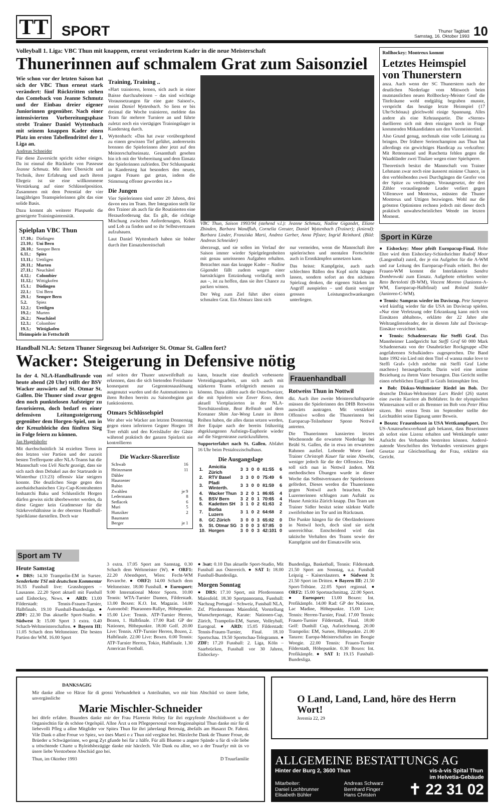TT SPORT Thuner Tagblatt
Samstag, 16. Oktober 1993 10
Volleyball 1. Liga: VBC Thun mit knappem, erneut verändertem Kader in die neue Meisterschaft
Thunerinnen auf schmalem Grat zum Saisonziel
Wie schon vor der letzten Saison hat sich der VBC Thun erneut stark verändert: fünf Rücktritten stehen das Comeback von Jeanne Schmutz und der Einbau dreier eigener Juniorinnen gegenüber. Nach einer intensivierten Vorbereitungsphase strebt Trainer Daniel Wyttenbach mit seinem knappen Kader einen Platz im ersten Tabellendrittel der 1. Liga an.
Andreas Schneider
Für diese Zuversicht spricht sicher einiges. Da ist einmal die Rückkehr von Passeuse Jeanne Schmutz. Mit ihrer Übersicht und Technik, ihrer Erfahrung und auch ihrem Ehrgeiz ist sie eine willkommene Verstärkung auf einer Schlüsselposition. Zusammen mit dem Potential der vier langjährigen Teamspielerinnen gibt das eine solide Basis.
Dazu kommt als weiterer Pluspunkt die gesteigerte Trainingsintensität.
Spielplan VBC Thun
| 17.10.: | Düdingen |
| 23.10.: | Uni Bern |
| 28.10.: | Sempre Bern |
| 6.11.: | Spiez |
| 13.11.: | Uettligen |
| 20.11.: | Murten |
| 27.11.: | Neuchâtel |
| 4.12.: | Colombier |
| 11.12.: | Wittigkofen |
| 15.1.: | Düdingen |
| 22.1.: | Uni Bern |
| 29.1.: | Sempre Bern |
| 5.2. | Spiez |
| 12.2.: | Uettligen |
| 19.2.: | Murten |
| 26.2.: | Neuchâtel |
| 12.3.: | Colombier |
| 19.3.: | Wittigkofen |
Heimspiele in Fettschrift
Training, Training ..
«Hart trainieren, lernen, sich auch in einer Baisse durchzubeissen – das sind wichtige Voraussetzungen für eine gute Saison!», meint Daniel Wyttenbach. So liess er bis dreimal die Woche trainieren, meldete das Team für mehrere Turniere an und führte zuletzt noch ein viertägiges Trainingslager in Kandersteg durch.
Wyttenbach: «Das hat zwar vorübergehend zu einem gewissen Tief geführt, andererseits brennen die Spielerinnen aber jetzt auf den Meisterschaftseinsatz. Gesamthaft gesehen bin ich mit der Vorbereitung und dem Einsatz der Spielerinnen zufrieden. Der Schlusspunkt in Kandersteg hat besonders den neuen, jungen Frauen gut getan, indem die Stimmung offener geworden ist.»
Die Jungen
Vier Spielerinnen sind unter 20 Jahren, drei davon neu im Team. Ihre Integration stellt für den Trainer als auch für die Routinierten eine Herausforderung dar. Es gilt, die richtige Mischung zwischen Anforderungen, Kritik und Lob zu finden und so ihr Selbstvertrauen aufzubauen.
Laut Daniel Wyttenbach haben sie bisher durch ihre Einsatzbereitschaft
VBC Thun, Saison 1993/94 (stehend v.l.): Jeanne Schmutz, Nadine Gigandet, Eliane Zbinden, Barbara Wandfluh, Cornelia Greuter, Daniel Wyttenbach (Trainer); (kniend): Barbara Linder, Franziska Marti, Andrea Gerber, Anna Pfister, Ingrid Reinhard. (Bild: Andreas Schneider)
überzeugt, und sie sollen im Verlauf der Saison immer wieder Spielgelegenheiten mit genau umrissenen Aufgaben erhalten. Betrachtet man das knappe Kader – Nadine Gigandet fällt zudem wegen einer hartnäckigen Entzündung vorläufig noch aus –, ist zu hoffen, dass sie ihre Chance zu packen wissen.
Der Weg zum Ziel führt über einen schmalen Grat. Ein Absturz lässt sich
nur vermeiden, wenn die Mannschaft ihre spielerischen und mentalen Fortschritte auch in Ernstkämpfen umsetzen kann.
Das heisst: Kampfgeist, auch nach schlechten Bällen den Kopf nicht hängen lassen, sondern sofort an den nächsten Spielzug denken, die eigenen Stärken im Angriff ausspielen – und damit weniger grossen Leistungsschwankungen unterliegen.
Handball NLA: Setzen Thuner Siegeszug bei Aufsteiger St. Otmar St. Gallen fort?
Wacker: Steigerung in Defensive nötig
In der 4. NLA-Handballrunde von heute abend (20 Uhr) trifft der BSV Wacker auswärts auf St. Otmar St. Gallen. Die Thuner sind zwar gegen den noch punktelosen Aufsteiger zu favorisieren, doch bedarf es einer defensiven Leitungssteigerung gegenüber dem Horgen-Spiel, um in der Kreuzbleiche den fünften Sieg in Folge feiern zu können.
Jan Hugelshofer
Mit durchschnittlich 34 erzielten Toren in den letzten vier Partien und der zurzeit besten Trefferquote aller NLA-Teams hat die Mannschaft von Ueli Nacht gezeigt, dass sie sich nach dem Debakel aus der Startrunde in Winterthur (13:23) offensiv klar steigern konnte. Die deutlichen Siege gegen den aserbaidschanischen City-Cup-Kontrahenten Inshaatchi Baku und Schlusslicht Horgen dürfen gewiss nicht überbewertet werden, da diese Gegner kein Gradmesser für die Stärkeverhältnisse in der obersten Handball-Spielklasse darstellen. Doch war
auf seiten der Thuner unzweifelhaft zu erkennen, dass die sich bietenden Freiräume konsequent zur Gegenstossauslösung ausgenutzt wurden und die Automatismen in ihren Reihen bereits zu Saisonbeginn gut funktionieren.
Otmars Schlüsselspiel
Wer aber wie Wacker am letzten Donnerstag gegen einen inferioren Gegner Horgen 18 Tore erhält und den Kreisläufer der Gäste während praktisch der ganzen Spielzeit nie kontrollieren
Die Wacker-Skorerliste
| Schwab | 16 |
| Heinzmann | 11 |
| Dähler | |
| Haussener | |
| Rubin | |
| Zwahlen | je 9 |
| Ledermann | 8 |
| Sedlacek | 6 |
| Muri | 5 |
| Hunziker | 2 |
| Baumann | |
| Berger | je 1 |
kann, braucht eine deutlich verbesserte Verteidigungsarbeit, um sich auch mit stärkeren Teams erfolgreich messen zu könenn. Dazu zählen auch die Ostschweizer, die mit Spielern wie Enver Koso, dem aktuell Viertplazierten in der NLA-Torschützenliste, Beat Rellstab und dem Koreaner Shim Jae-Wong Leute in ihren Reihen haben, die alles daran setzen werden, ihre Equipe nach der bereits frühzeitig abgeklungenen Aufstiegs-Euphorie wieder auf die Siegerstrasse zurückzuführen.
Supporterfahrt nach St. Gallen. Abfahrt 16 Uhr beim Pestalozzischulhaus.
Die Ausgangslage
| 1. | Amicitia Zürich | 3 | 3 | 0 | 0 | 81:55 | 6 |
| 2. | RTV Basel | 3 | 3 | 0 | 0 | 75:49 | 6 |
| 3. | Pfadi Winterth. | 3 | 3 | 0 | 0 | 81:59 | 6 |
| 4. | Wacker Thun | 3 | 2 | 0 | 1 | 86:65 | 4 |
| 5. | BSV Bern | 3 | 2 | 0 | 1 | 70:65 | 4 |
| 6. | Kadetten SH | 3 | 1 | 0 | 2 | 61:63 | 2 |
| 7. | Borba Luzern | 3 | 1 | 0 | 2 | 64:68 | 2 |
| 8. | GC Zürich | 3 | 0 | 0 | 3 | 65:82 | 0 |
| 9. | St. Otmar SG | 3 | 0 | 0 | 3 | 67:85 | 0 |
| 10. | Horgen | 3 | 0 | 0 | 3 | 42:101 | 0 |
Frauenhandball
Rotweiss Thun in Nottwil
dkt. Auch ihre zweite Meisterschaftspartie müssen die Spielerinnen des DHB Rotweiss auswärts austragen. Mit verstärkter Offensive wollen die Thunerinnen bei Europacup-Teilnehmer Spono Nottwil antreten.
Die Thunerinnen kassierten letztes Wochenende die erwartete Niederlage bei Brühl St. Gallen, die in etwa im erwarteten Rahmen ausfiel. Lobende Worte fand Trainer Christoph Kauer für seine Abwehr, weniger jedoch für die der Offensive. Dies soll sich nun in Nottwil ändern. Mit methodischen Übungen wurde in dieser Woche das Selbstvertrauen der Spielerinnen gefördert. Dieses werden die Thunerinnen gegen Nottwil auch brauchen. Die Luzernerinnen schlugen zum Auftakt zu Hause Amicitia Zürich knapp. Das Team um Trainer Sidler besitzt seine stärkste Waffe zweifelsohne im Tor und im Rückraum.
Die Punkte hängen für die Oberländerinnen in Nottwil hoch, doch sind sie nicht unerreichbar. Entscheidend wird das taktische Verhalten des Teams sowie der Kampfgeist und der Einsatzwille sein.
Sport am TV
Heute Samstag
● DRS: 14.30 Trampolin-EM in Sursee. Senderkette TSI mit deutschem Kommentar 16.55 Fussball live: Grasshoppers – Lausanne. 22.20 Sport aktuell mit Fussball und Eishockey, News. ● ARD: 13.00 Filderstadt: Tennis-Frauen-Turnier, Halbfinals. 19.10 Fussball-Bundesliga. ● ZDF: 22.30 Das aktuelle Sport-Studio. ● Südwest 3: 15.00 Sport 3 extra. 0.40 Schach-Weltmeisterschaften. ● Bayern III: 11.05 Schach dem Weltmeister. Die besten Partien der WM. 16.00 Sport
3 extra. 17.05 Sport am Samstag. 0.30 Schach dem Weltmeister (W). ● ORF1: 22.20 Abendsport, Wien: Fecht-WM Revanche. ● ORF2: 14.00 Schach dem Weltmeister. 18.00 Fussball. ● Eurosport: 9.00 International Motor Sports. 10.00 Tennis: WTA-Turnier Damen, Filderstadt. 13.00 Boxen: K.O. Int. Magazin. 14.00 Automobil: Pharaonen-Rallye, Höhepunkte. 15.00 Live: Tennis. ATP-Turnier Herren, Bozen, 1. Halbfinale. 17.00 Rad: GP der Nationen, Höhepunkte. 18.00 Golf. 20.00 Live: Tennis. ATP-Turnier Herren, Bozen, 2. Halbfinale. 22.00 Live: Boxen. 0.00 Tennis: ATP-Turnier Herren, Tokio, Halbfinale. 1.30 American Football.
● 3sat: 0.10 Das aktuelle Sport-Studio, Mit Fussball aus Österreich. ● SAT 1: 18.00 Fussball-Bundesliga.
Morgen Sonntag
● DRS: 17.10 Sport, mit Pferderennen Maienfeld. 18.30 Sportpanorama, Fussball: Nachzug Portugal – Schweiz, Fussball NLA, Zsf. Pferderennen Maienfeld, Vorstellung Wunschreportage, Karate: Nationen-Cup, Zürich, Trampolin-EM, Sursee, Volleyball, Eurogoal. ● ARD: 15.05 Filderstadt: Tennis-Frauen-Turnier, Final. 18.10 Sportschau. 19.50 Sportschau-Telegramm. ● ZDF: 17.20 Fussball: 2. Liga, Köln – Saarbrücken, Fussball vor 30 Jahren, Eishockey-
Bundesliga, Basketball, Tennis: Filderstadt. 21.50 Sport am Sonntag, u.a. Fussball Leipzig – Kaiserslautern. ● Südwest 3: 21.50 Sport im Dritten. ● Bayern III: 21.50 Sport-Tribüne. 22.05 Sport regional. ● ORF2: 15.00 Sportnachmittag. 22.00 Sport. ● Eurosport: 13.00 Boxen: Int. Profikämpfe. 14.00 Rad: GP der Nationen, Lac Madine, Höhepunkte. 15.00 Live: Tennis: Herren-Turnier, Final. 17.00 Tennis: Frauen-Turnier Filderstadt, Final. 18.00 Golf: Dunhill Cup, Aufzeichnung. 20.00 Trampolin: EM, Sursee, Höhepunkte. 21.00 Tanzen: Europa-Meisterschaften im Boogie Woogie. 22.00 Tennis: Frauen-Turnier Filderstadt, Höhepunkte. 0.30 Boxen: Int. Profikämpfe. ● SAT 1: 19.15 Fussball-Bundesliga.
Rollhockey: Montreux kommt
Letztes Heimspiel von Thunerstern
anza. Auch wenn der SC Thunerstern nach der deutlichen Niederlage vom Mittwoch beim mutmasslichen neuen Rollhockey-Meister Genf die Titelträume wohl endgültig begraben musste, verspricht das heutige letzte Heimspiel (17 Uhr/Schönau) gleichwohl einige Spannung. Alles andere als eine Kehrauspartie. Die «Sterne» duellieren sich mit dem einzigen noch in Frage kommenden Mitkandidaten um den Vizemeistertitel.
Also Grund genug, nochmals eine volle Leistung zu bringen. Der frühere Serienchampion aus Thun hat allerdings ein gewichtiges Handicap zu verkraften: Mit Rettenmund und Ruschetta fehlen gegen die Waadtländer zwei Titulare wegen einer Spielsperre.
Theoretisch besitzt die Mannschaft von Trainer Lehmann zwar noch eine äusserst minime Chance, in den verbleibenden zwei Durchgängen die Genfer von der Spitze zu verdrängen. Vorausgesetzt, der drei Zähler vorausliegende Leader verliert gegen Villeneuve und Montreux, müssten die Thuner Montreux und Uttigen bezwingen. Wohl nur die grössten Optimisten rechnen jedoch mit dieser doch praktisch unwahrscheinlichen Wende im letzten Moment.
Sport in Kürze
● Eishockey: Moor pfeift Europacup-Final. Hohe Ehre wird dem Eishockey-Schiedsrichter Rudolf Moor (Langenthal) zuteil, der je ein Aufgebot für die A-WM und zur Leitung des Europacup-Finals erhielt. Bei der Frauen-WM kommt die Interlaknerin Sandra Dombrowski zum Einsatz. Aufgebote erhielten weiter Reto Bertolotti (B-WM), Vincent Moreno (Junioren-A-WM, Europacup-Halbfinal) und Roland Stalder (Junioren-C-WM).
● Tennis: Sampras wieder im Daviscup. Pete Sampras wird künftig wieder für die USA im Daviscup spielen. «Nur eine Verletzung oder Erkrankung kann mich von Einsätzen abhalten», erklärte der 22 Jahre alte Weltranglistenleader, der in diesem Jahr auf Daviscup-Einsätze verzichtet hatte.
● Tennis: Schadenersatz für Steffi Graf. Das Mannheimer Landgericht hat Steffi Graf 60 000 Mark Schadenersatz von der Osnabrücker Rockgruppe «Die angefahrenen Schulkinder» zugesprochen. Die Band hatte 1992 ein Lied mit dem Titel «I wanna make love to Steffi Graf» («Ich möchte mit Steffi Graf Liebe machen») herausgebracht. Darin wird eine intime Beziehung zu ihrem Vater besungen. Das Gericht stellte einen erheblichen Eingriff in Grafs Intimsphäre fest.
● Bob: Diskus-Weltmeister Riedel im Bob. Der deutsche Diskus-Weltmeister Lars Riedel (26) startet eine zweite Karriere als Bobfahrer. In der olympischen Wintersaison will er als Bremser im Bob von Peter Hinz sitzen. Bei ersten Tests im September stellte der Leichtathlet seine Eignung unter Beweis.
● Boxen: Frauenboxen in USA Wettkampfsport. Der US-Amateurboxverband gab bekannt, dass Boxerinnen ab sofort eine Lizenz erhalten und Wettkämpfe unter Aufsicht des Verbandes bestreiten können. Andersl­autende Vorschriften des Verbandes verstiessen gegen Gesetze zur Gleichstellung der Frau, erklärte ein Gericht.
DANKSAGIG
Mir danke allne vo Härze für di grossi Verbundeheit u Anteilnahm, wo mir bim Abschiid vo üsere liebe, unvergässliche
Marie Mischler-Schneider
hei dörfe erfahre. Bsunders danke mir der Frau Pfarrerin Holtey für ihri ergryfende Abschiidswort u der Organischtin für ds schöne Orgelspiil. Allne Ärzt u em Pflegepersonal vom Regionalspital Thun danke mir für di liebevolli Pfleg u allne Mitglider vor Spitex Thun für ihri jahrelangi Betreuig, äbefalls am Husarzt Dr. Fahrni. Vile Dank o allne Froue vo Spiez, wo üses Mueti o z Thun nid vergässe hei. Härzleche Dank de Thuner Froue, de Brüeder u Schwägerinne, wo geng Zyt gfunde hei für z hälfe. Für alli Blueme u angere Spände u für di vile liebe u tröschtende Charte u Byleidsbezügige danke mir härzlech. Vile Dank ou allne, wo a der Truurfyr mit üs vo üsere liebe Verstorbene Abschiid gno hei.
Thun, im Oktober 1993 D Truurfamilie
O Land, Land, Land, höre des Herrn Wort!
Jeremia 22, 29
ALLGEMEINE BESTATTUNGS AG
Hinter der Burg 2, 3600 Thun vis-à-vis Spital Thun
im Helvetia-Gebäude
Mitarbeiter:
Daniel Lochbrunner
Elisabeth Bühler Andreas Schwarz
Bernhard Finger
Hans Christen ✝ 22 31 02